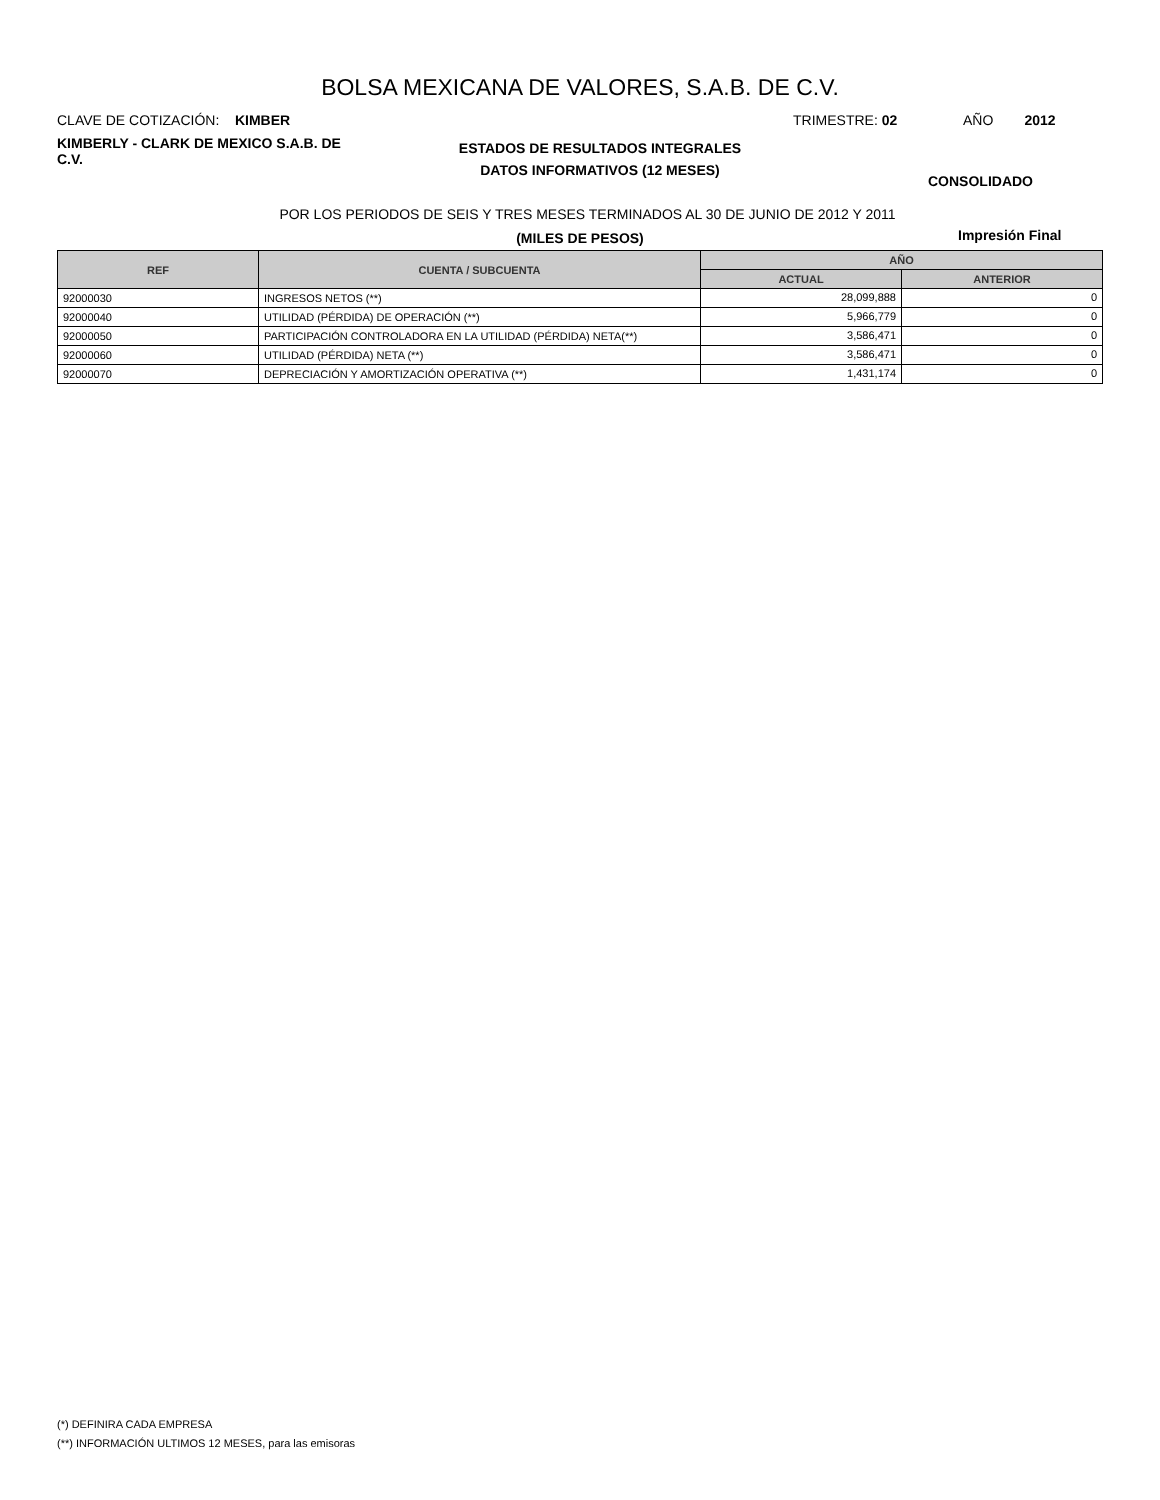BOLSA MEXICANA DE VALORES, S.A.B. DE C.V.
CLAVE DE COTIZACIÓN: KIMBER TRIMESTRE: 02 AÑO 2012
KIMBERLY - CLARK DE MEXICO S.A.B. DE C.V.
ESTADOS DE RESULTADOS INTEGRALES
DATOS INFORMATIVOS (12 MESES)
CONSOLIDADO
POR LOS PERIODOS DE SEIS Y TRES MESES TERMINADOS AL 30 DE JUNIO DE 2012 Y 2011
(MILES DE PESOS) Impresión Final
| REF | CUENTA / SUBCUENTA | AÑO | |
| --- | --- | --- | --- |
| | | ACTUAL | ANTERIOR |
| 92000030 | INGRESOS NETOS (**) | 28,099,888 | 0 |
| 92000040 | UTILIDAD (PÉRDIDA) DE OPERACIÓN (**) | 5,966,779 | 0 |
| 92000050 | PARTICIPACIÓN CONTROLADORA EN LA UTILIDAD (PÉRDIDA) NETA(**) | 3,586,471 | 0 |
| 92000060 | UTILIDAD (PÉRDIDA) NETA (**) | 3,586,471 | 0 |
| 92000070 | DEPRECIACIÓN Y AMORTIZACIÓN OPERATIVA (**) | 1,431,174 | 0 |
(*) DEFINIRA CADA EMPRESA
(**) INFORMACIÓN ULTIMOS 12 MESES, para las emisoras